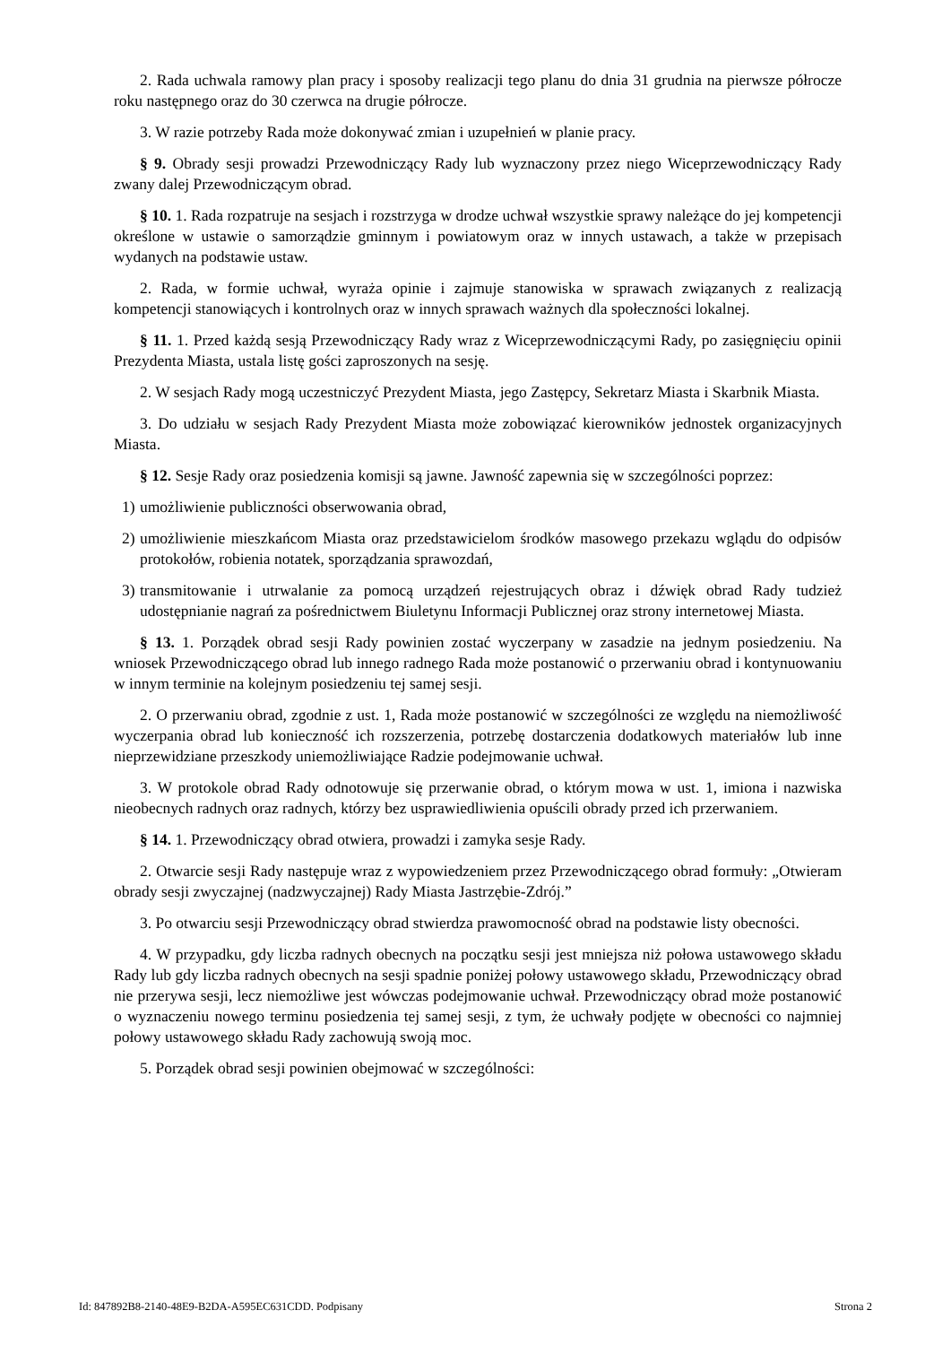2. Rada uchwala ramowy plan pracy i sposoby realizacji tego planu do dnia 31 grudnia na pierwsze półrocze roku następnego oraz do 30 czerwca na drugie półrocze.
3. W razie potrzeby Rada może dokonywać zmian i uzupełnień w planie pracy.
§ 9. Obrady sesji prowadzi Przewodniczący Rady lub wyznaczony przez niego Wiceprzewodniczący Rady zwany dalej Przewodniczącym obrad.
§ 10. 1. Rada rozpatruje na sesjach i rozstrzyga w drodze uchwał wszystkie sprawy należące do jej kompetencji określone w ustawie o samorządzie gminnym i powiatowym oraz w innych ustawach, a także w przepisach wydanych na podstawie ustaw.
2. Rada, w formie uchwał, wyraża opinie i zajmuje stanowiska w sprawach związanych z realizacją kompetencji stanowiących i kontrolnych oraz w innych sprawach ważnych dla społeczności lokalnej.
§ 11. 1. Przed każdą sesją Przewodniczący Rady wraz z Wiceprzewodniczącymi Rady, po zasięgnięciu opinii Prezydenta Miasta, ustala listę gości zaproszonych na sesję.
2. W sesjach Rady mogą uczestniczyć Prezydent Miasta, jego Zastępcy, Sekretarz Miasta i Skarbnik Miasta.
3. Do udziału w sesjach Rady Prezydent Miasta może zobowiązać kierowników jednostek organizacyjnych Miasta.
§ 12. Sesje Rady oraz posiedzenia komisji są jawne. Jawność zapewnia się w szczególności poprzez:
1) umożliwienie publiczności obserwowania obrad,
2) umożliwienie mieszkańcom Miasta oraz przedstawicielom środków masowego przekazu wglądu do odpisów protokołów, robienia notatek, sporządzania sprawozdań,
3) transmitowanie i utrwalanie za pomocą urządzeń rejestrujących obraz i dźwięk obrad Rady tudzież udostępnianie nagrań za pośrednictwem Biuletynu Informacji Publicznej oraz strony internetowej Miasta.
§ 13. 1. Porządek obrad sesji Rady powinien zostać wyczerpany w zasadzie na jednym posiedzeniu. Na wniosek Przewodniczącego obrad lub innego radnego Rada może postanowić o przerwaniu obrad i kontynuowaniu w innym terminie na kolejnym posiedzeniu tej samej sesji.
2. O przerwaniu obrad, zgodnie z ust. 1, Rada może postanowić w szczególności ze względu na niemożliwość wyczerpania obrad lub konieczność ich rozszerzenia, potrzebę dostarczenia dodatkowych materiałów lub inne nieprzewidziane przeszkody uniemożliwiające Radzie podejmowanie uchwał.
3. W protokole obrad Rady odnotowuje się przerwanie obrad, o którym mowa w ust. 1, imiona i nazwiska nieobecnych radnych oraz radnych, którzy bez usprawiedliwienia opuścili obrady przed ich przerwaniem.
§ 14. 1. Przewodniczący obrad otwiera, prowadzi i zamyka sesje Rady.
2. Otwarcie sesji Rady następuje wraz z wypowiedzeniem przez Przewodniczącego obrad formuły: „Otwieram obrady sesji zwyczajnej (nadzwyczajnej) Rady Miasta Jastrzębie-Zdrój.”
3. Po otwarciu sesji Przewodniczący obrad stwierdza prawomocność obrad na podstawie listy obecności.
4. W przypadku, gdy liczba radnych obecnych na początku sesji jest mniejsza niż połowa ustawowego składu Rady lub gdy liczba radnych obecnych na sesji spadnie poniżej połowy ustawowego składu, Przewodniczący obrad nie przerywa sesji, lecz niemożliwe jest wówczas podejmowanie uchwał. Przewodniczący obrad może postanowić o wyznaczeniu nowego terminu posiedzenia tej samej sesji, z tym, że uchwały podjęte w obecności co najmniej połowy ustawowego składu Rady zachowują swoją moc.
5. Porządek obrad sesji powinien obejmować w szczególności:
Id: 847892B8-2140-48E9-B2DA-A595EC631CDD. Podpisany Strona 2